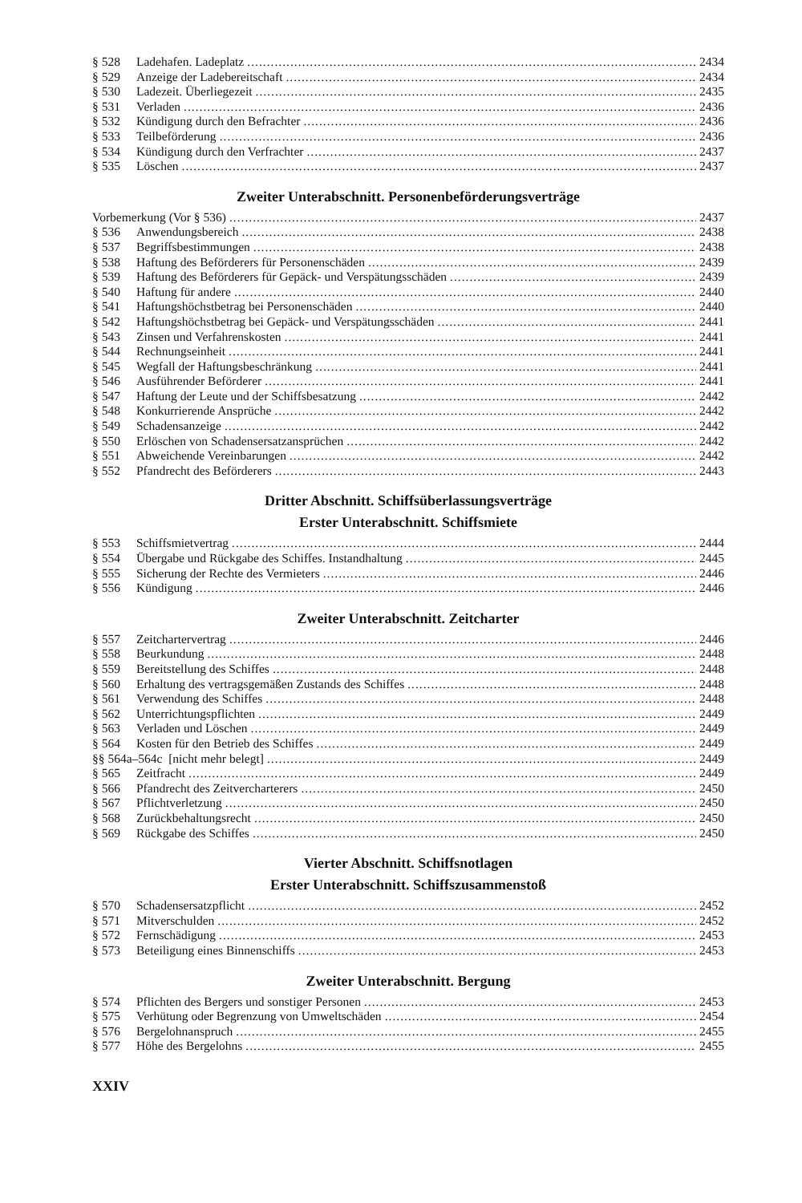§ 528 Ladehafen. Ladeplatz 2434
§ 529 Anzeige der Ladebereitschaft 2434
§ 530 Ladezeit. Überliegezeit 2435
§ 531 Verladen 2436
§ 532 Kündigung durch den Befrachter 2436
§ 533 Teilbeförderung 2436
§ 534 Kündigung durch den Verfrachter 2437
§ 535 Löschen 2437
Zweiter Unterabschnitt. Personenbeförderungsverträge
Vorbemerkung (Vor § 536) 2437
§ 536 Anwendungsbereich 2438
§ 537 Begriffsbestimmungen 2438
§ 538 Haftung des Beförderers für Personenschäden 2439
§ 539 Haftung des Beförderers für Gepäck- und Verspätungsschäden 2439
§ 540 Haftung für andere 2440
§ 541 Haftungshöchstbetrag bei Personenschäden 2440
§ 542 Haftungshöchstbetrag bei Gepäck- und Verspätungsschäden 2441
§ 543 Zinsen und Verfahrenskosten 2441
§ 544 Rechnungseinheit 2441
§ 545 Wegfall der Haftungsbeschränkung 2441
§ 546 Ausführender Beförderer 2441
§ 547 Haftung der Leute und der Schiffsbesatzung 2442
§ 548 Konkurrierende Ansprüche 2442
§ 549 Schadensanzeige 2442
§ 550 Erlöschen von Schadensersatzansprüchen 2442
§ 551 Abweichende Vereinbarungen 2442
§ 552 Pfandrecht des Beförderers 2443
Dritter Abschnitt. Schiffsüberlassungsverträge
Erster Unterabschnitt. Schiffsmiete
§ 553 Schiffsmietvertrag 2444
§ 554 Übergabe und Rückgabe des Schiffes. Instandhaltung 2445
§ 555 Sicherung der Rechte des Vermieters 2446
§ 556 Kündigung 2446
Zweiter Unterabschnitt. Zeitcharter
§ 557 Zeitchartervertrag 2446
§ 558 Beurkundung 2448
§ 559 Bereitstellung des Schiffes 2448
§ 560 Erhaltung des vertragsgemäßen Zustands des Schiffes 2448
§ 561 Verwendung des Schiffes 2448
§ 562 Unterrichtungspflichten 2449
§ 563 Verladen und Löschen 2449
§ 564 Kosten für den Betrieb des Schiffes 2449
§§ 564a–564c [nicht mehr belegt] 2449
§ 565 Zeitfracht 2449
§ 566 Pfandrecht des Zeitvercharterers 2450
§ 567 Pflichtverletzung 2450
§ 568 Zurückbehaltungsrecht 2450
§ 569 Rückgabe des Schiffes 2450
Vierter Abschnitt. Schiffsnotlagen
Erster Unterabschnitt. Schiffszusammenstoß
§ 570 Schadensersatzpflicht 2452
§ 571 Mitverschulden 2452
§ 572 Fernschädigung 2453
§ 573 Beteiligung eines Binnenschiffs 2453
Zweiter Unterabschnitt. Bergung
§ 574 Pflichten des Bergers und sonstiger Personen 2453
§ 575 Verhütung oder Begrenzung von Umweltschäden 2454
§ 576 Bergelohnanspruch 2455
§ 577 Höhe des Bergelohns 2455
XXIV